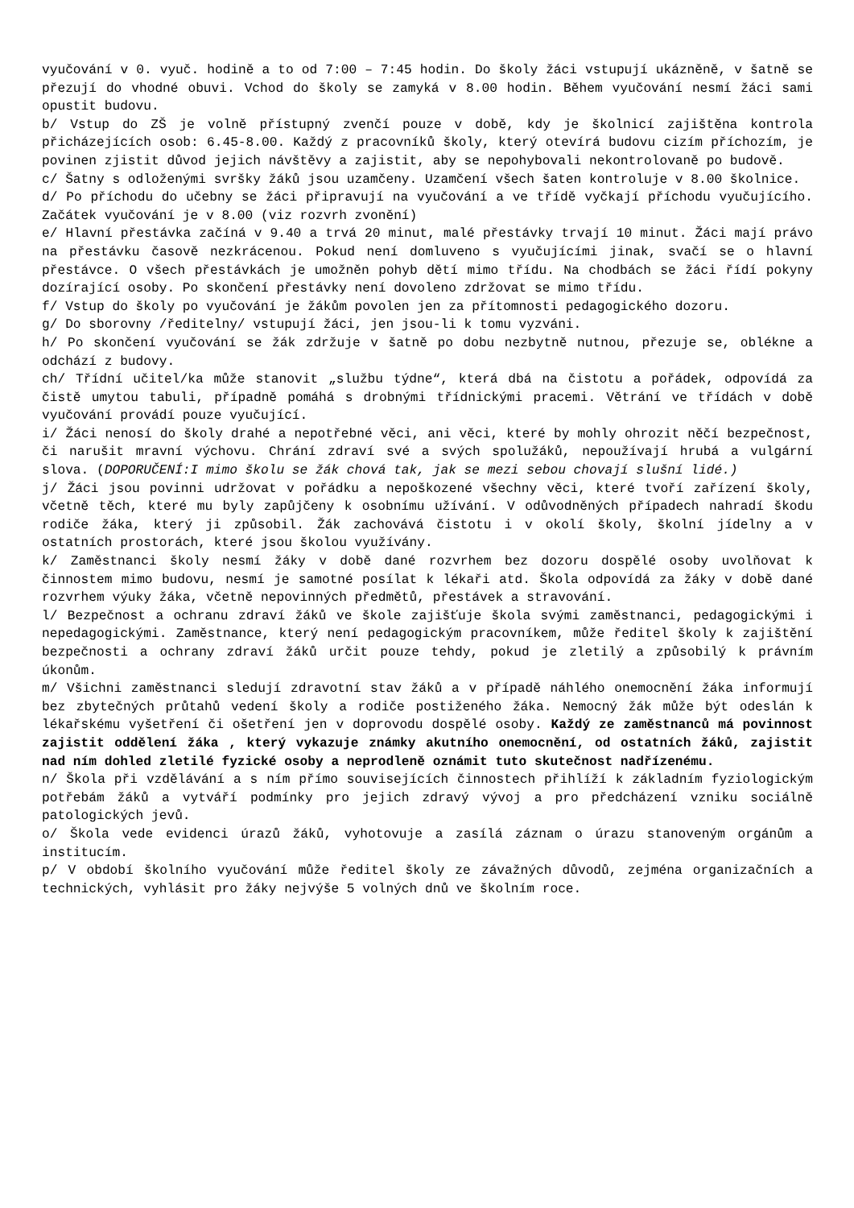vyučování v 0. vyuč. hodině a to od 7:00 – 7:45 hodin. Do školy žáci vstupují ukázněně, v šatně se přezují do vhodné obuvi. Vchod do školy se zamyká v 8.00 hodin. Během vyučování nesmí žáci sami opustit budovu.
b/ Vstup do ZŠ je volně přístupný zvenčí pouze v době, kdy je školnicí zajištěna kontrola přicházejících osob: 6.45-8.00. Každý z pracovníků školy, který otevírá budovu cizím příchozím, je povinen zjistit důvod jejich návštěvy a zajistit, aby se nepohybovali nekontrolovaně po budově.
c/ Šatny s odloženými svršky žáků jsou uzamčeny. Uzamčení všech šaten kontroluje v 8.00 školnice.
d/ Po příchodu do učebny se žáci připravují na vyučování a ve třídě vyčkají příchodu vyučujícího. Začátek vyučování je v 8.00 (viz rozvrh zvonění)
e/ Hlavní přestávka začíná v 9.40 a trvá 20 minut, malé přestávky trvají 10 minut. Žáci mají právo na přestávku časově nezkrácenou. Pokud není domluveno s vyučujícími jinak, svačí se o hlavní přestávce. O všech přestávkách je umožněn pohyb dětí mimo třídu. Na chodbách se žáci řídí pokyny dozírající osoby. Po skončení přestávky není dovoleno zdržovat se mimo třídu.
f/ Vstup do školy po vyučování je žákům povolen jen za přítomnosti pedagogického dozoru.
g/ Do sborovny /ředitelny/ vstupují žáci, jen jsou-li k tomu vyzváni.
h/ Po skončení vyučování se žák zdržuje v šatně po dobu nezbytně nutnou, přezuje se, obléknе a odchází z budovy.
ch/ Třídní učitel/ka může stanovit „službu týdne“, která dbá na čistotu a pořádek, odpovídá za čistě umytou tabuli, případně pomáhá s drobnými třídnickými pracemi. Větrání ve třídách v době vyučování provádí pouze vyučující.
i/ Žáci nenosí do školy drahé a nepotřebné věci, ani věci, které by mohly ohrozit něčí bezpečnost, či narušit mravní výchovu. Chrání zdraví své a svých spolužáků, nepoužívají hrubá a vulgární slova. (DOPORUČENÍ:I mimo školu se žák chová tak, jak se mezi sebou chovají slušní lidé.)
j/ Žáci jsou povinni udržovat v pořádku a nepoškozené všechny věci, které tvoří zařízení školy, včetně těch, které mu byly zapůjčeny k osobnímu užívání. V odůvodněných případech nahradí škodu rodiče žáka, který ji způsobil. Žák zachovává čistotu i v okolí školy, školní jídelny a v ostatních prostorách, které jsou školou využívány.
k/ Zaměstnanci školy nesmí žáky v době dané rozvrhem bez dozoru dospělé osoby uvolňovat k činnostem mimo budovu, nesmí je samotné posílat k lékaři atd. Škola odpovídá za žáky v době dané rozvrhem výuky žáka, včetně nepovinných předmětů, přestávek a stravování.
l/ Bezpečnost a ochranu zdraví žáků ve škole zajišťuje škola svými zaměstnanci, pedagogickými i nepedagogickými. Zaměstnance, který není pedagogickým pracovníkem, může ředitel školy k zajištění bezpečnosti a ochrany zdraví žáků určit pouze tehdy, pokud je zletilý a způsobilý k právním úkonům.
m/ Všichni zaměstnanci sledují zdravotní stav žáků a v případě náhlého onemocnění žáka informují bez zbytečných průtahů vedení školy a rodiče postiženého žáka. Nemocný žák může být odeslán k lékařskému vyšetření či ošetření jen v doprovodu dospělé osoby. Každý ze zaměstnanců má povinnost zajistit oddělení žáka , který vykazuje známky akutního onemocnění, od ostatních žáků, zajistit nad ním dohled zletilé fyzické osoby a neprodleně oznámit tuto skutečnost nadřízenému.
n/ Škola při vzdělávání a s ním přímo souvisejících činnostech přihlíží k základním fyziologickým potřebám žáků a vytváří podmínky pro jejich zdravý vývoj a pro předcházení vzniku sociálně patologických jevů.
o/ Škola vede evidenci úrazů žáků, vyhotovuje a zasílá záznam o úrazu stanoveným orgánům a institucím.
p/ V období školního vyučování může ředitel školy ze závažných důvodů, zejména organizačních a technických, vyhlásit pro žáky nejvýše 5 volných dnů ve školním roce.